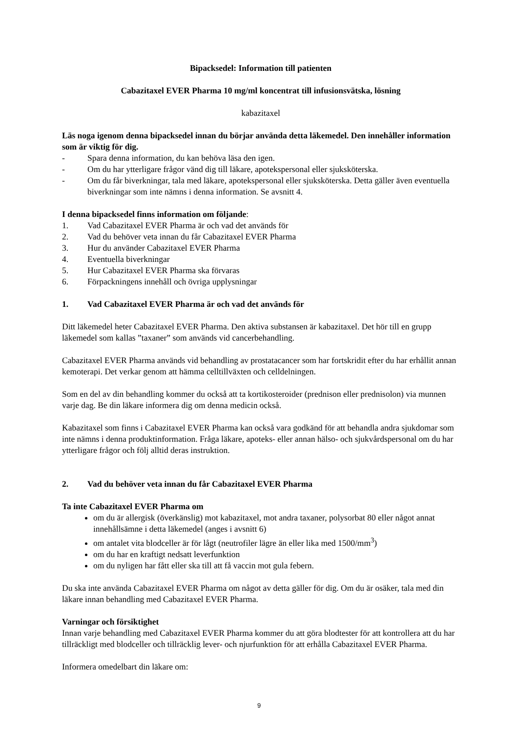Bipacksedel: Information till patienten
Cabazitaxel EVER Pharma 10 mg/ml koncentrat till infusionsvätska, lösning
kabazitaxel
Läs noga igenom denna bipacksedel innan du börjar använda detta läkemedel. Den innehåller information som är viktig för dig.
- Spara denna information, du kan behöva läsa den igen.
- Om du har ytterligare frågor vänd dig till läkare, apotekspersonal eller sjuksköterska.
- Om du får biverkningar, tala med läkare, apotekspersonal eller sjuksköterska. Detta gäller även eventuella biverkningar som inte nämns i denna information. Se avsnitt 4.
I denna bipacksedel finns information om följande:
1. Vad Cabazitaxel EVER Pharma är och vad det används för
2. Vad du behöver veta innan du får Cabazitaxel EVER Pharma
3. Hur du använder Cabazitaxel EVER Pharma
4. Eventuella biverkningar
5. Hur Cabazitaxel EVER Pharma ska förvaras
6. Förpackningens innehåll och övriga upplysningar
1. Vad Cabazitaxel EVER Pharma är och vad det används för
Ditt läkemedel heter Cabazitaxel EVER Pharma. Den aktiva substansen är kabazitaxel. Det hör till en grupp läkemedel som kallas ”taxaner” som används vid cancerbehandling.
Cabazitaxel EVER Pharma används vid behandling av prostatacancer som har fortskridit efter du har erhållit annan kemoterapi. Det verkar genom att hämma celltillväxten och celldelningen.
Som en del av din behandling kommer du också att ta kortikosteroider (prednison eller prednisolon) via munnen varje dag. Be din läkare informera dig om denna medicin också.
Kabazitaxel som finns i Cabazitaxel EVER Pharma kan också vara godkänd för att behandla andra sjukdomar som inte nämns i denna produktinformation. Fråga läkare, apoteks- eller annan hälso- och sjukvårdspersonal om du har ytterligare frågor och följ alltid deras instruktion.
2. Vad du behöver veta innan du får Cabazitaxel EVER Pharma
Ta inte Cabazitaxel EVER Pharma om
om du är allergisk (överkänslig) mot kabazitaxel, mot andra taxaner, polysorbat 80 eller något annat innehållsämne i detta läkemedel (anges i avsnitt 6)
om antalet vita blodceller är för lågt (neutrofiler lägre än eller lika med 1500/mm<sup>3</sup>)
om du har en kraftigt nedsatt leverfunktion
om du nyligen har fått eller ska till att få vaccin mot gula febern.
Du ska inte använda Cabazitaxel EVER Pharma om något av detta gäller för dig. Om du är osäker, tala med din läkare innan behandling med Cabazitaxel EVER Pharma.
Varningar och försiktighet
Innan varje behandling med Cabazitaxel EVER Pharma kommer du att göra blodtester för att kontrollera att du har tillräckligt med blodceller och tillräcklig lever- och njurfunktion för att erhålla Cabazitaxel EVER Pharma.
Informera omedelbart din läkare om:
9